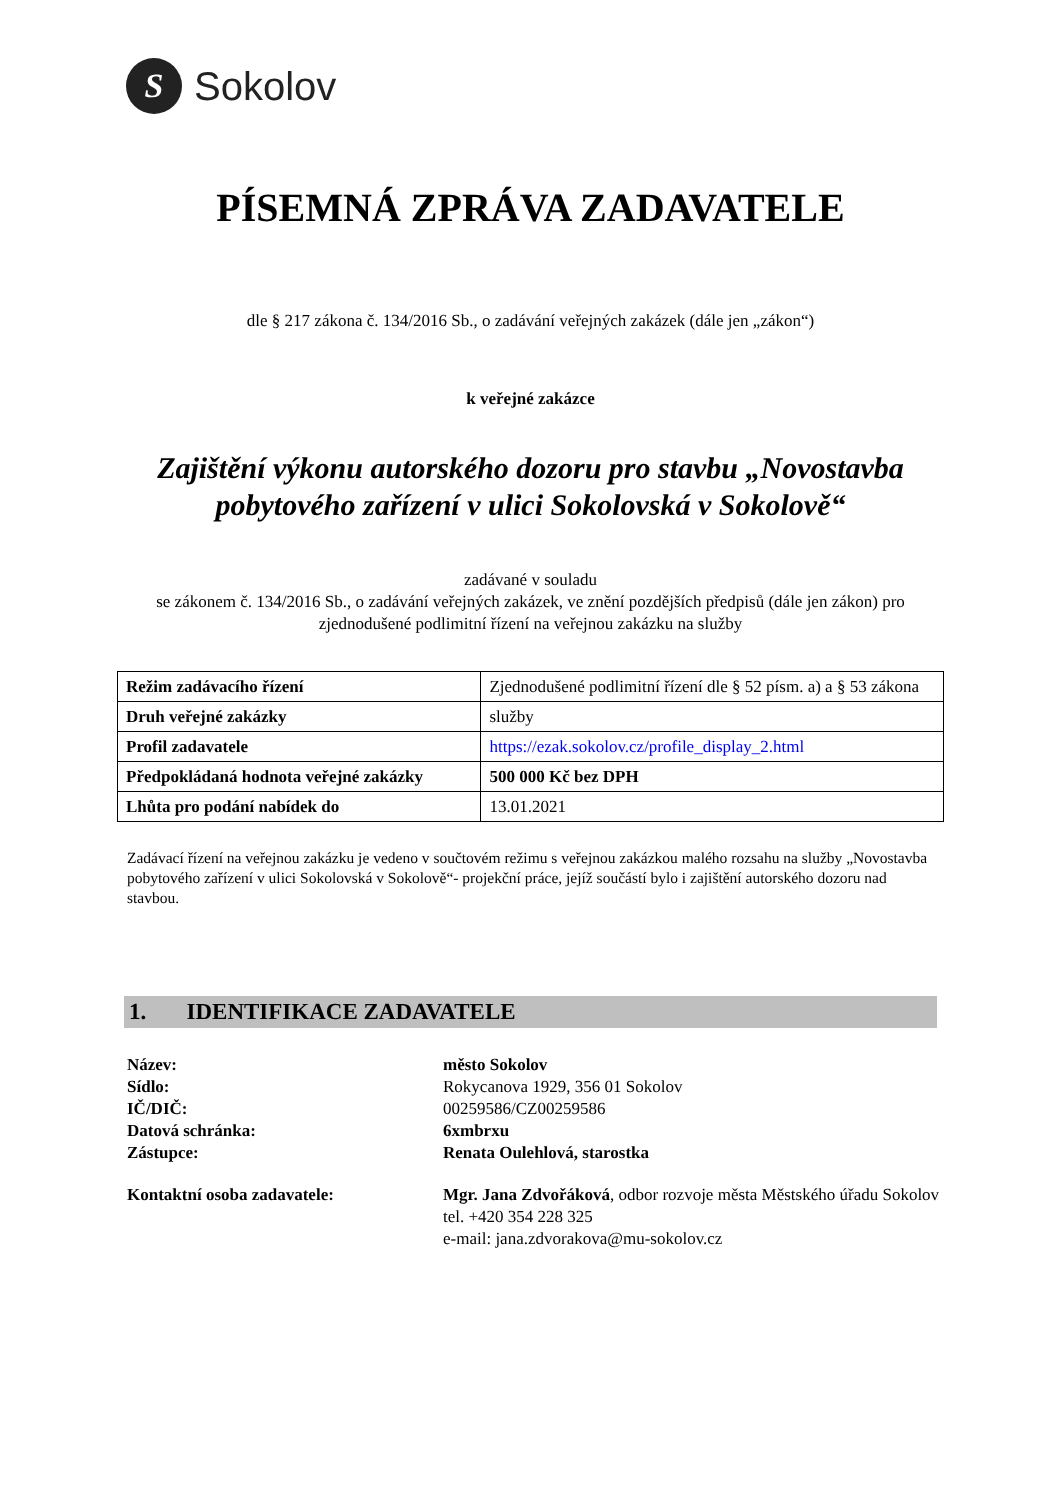S
Sokolov
PÍSEMNÁ ZPRÁVA ZADAVATELE
dle § 217 zákona č. 134/2016 Sb., o zadávání veřejných zakázek (dále jen „zákon“)
k veřejné zakázce
Zajištění výkonu autorského dozoru pro stavbu „Novostavba pobytového zařízení v ulici Sokolovská v Sokolově“
zadávané v souladu
se zákonem č. 134/2016 Sb., o zadávání veřejných zakázek, ve znění pozdějších předpisů (dále jen zákon) pro zjednodušené podlimitní řízení na veřejnou zakázku na služby
| Režim zadávacího řízení | Zjednodušené podlimitní řízení dle § 52 písm. a) a § 53 zákona |
| Druh veřejné zakázky | služby |
| Profil zadavatele | https://ezak.sokolov.cz/profile_display_2.html |
| Předpokládaná hodnota veřejné zakázky | 500 000 Kč bez DPH |
| Lhůta pro podání nabídek do | 13.01.2021 |
Zadávací řízení na veřejnou zakázku je vedeno v součtovém režimu s veřejnou zakázkou malého rozsahu na služby „Novostavba pobytového zařízení v ulici Sokolovská v Sokolově“- projekční práce, jejíž součástí bylo i zajištění autorského dozoru nad stavbou.
1. IDENTIFIKACE ZADAVATELE
| Název: | město Sokolov |
| Sídlo: | Rokycanova 1929, 356 01 Sokolov |
| IČ/DIČ: | 00259586/CZ00259586 |
| Datová schránka: | 6xmbrxu |
| Zástupce: | Renata Oulehlová, starostka |
| Kontaktní osoba zadavatele: | Mgr. Jana Zdvořáková , odbor rozvoje města Městského úřadu Sokolov tel. +420 354 228 325 e-mail: jana.zdvorakova@mu-sokolov.cz |